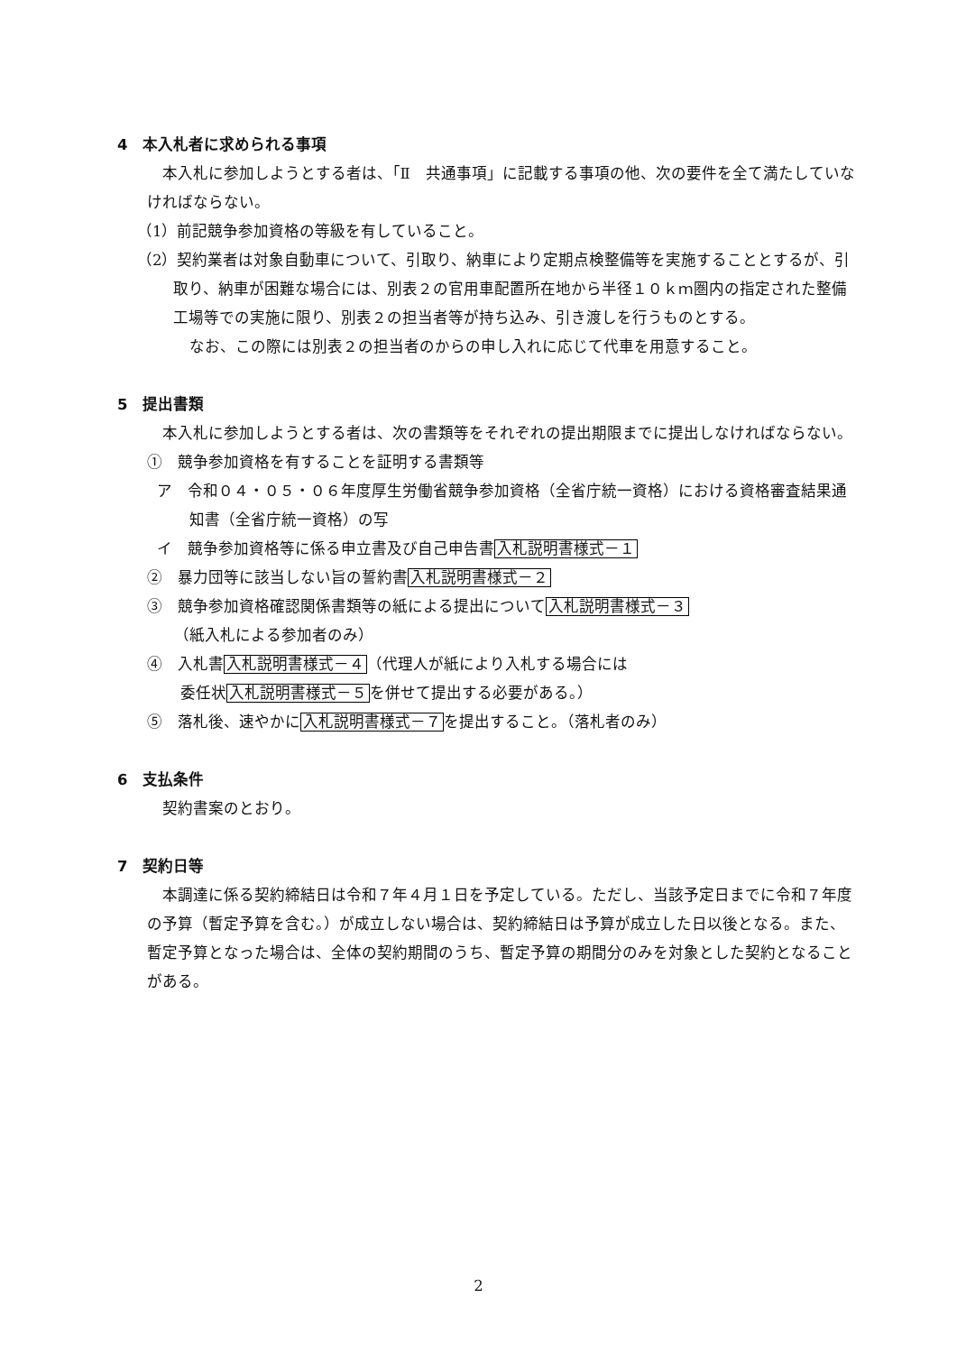4　本入札者に求められる事項
本入札に参加しようとする者は、「Ⅱ　共通事項」に記載する事項の他、次の要件を全て満たしていなければならない。
（1）前記競争参加資格の等級を有していること。
（2）契約業者は対象自動車について、引取り、納車により定期点検整備等を実施することとするが、引取り、納車が困難な場合には、別表２の官用車配置所在地から半径１０ｋｍ圏内の指定された整備工場等での実施に限り、別表２の担当者等が持ち込み、引き渡しを行うものとする。
なお、この際には別表２の担当者のからの申し入れに応じて代車を用意すること。
5　提出書類
本入札に参加しようとする者は、次の書類等をそれぞれの提出期限までに提出しなければならない。
①　競争参加資格を有することを証明する書類等
ア　令和０４・０５・０６年度厚生労働省競争参加資格（全省庁統一資格）における資格審査結果通知書（全省庁統一資格）の写
イ　競争参加資格等に係る申立書及び自己申告書入札説明書様式－１
②　暴力団等に該当しない旨の誓約書入札説明書様式－２
③　競争参加資格確認関係書類等の紙による提出について入札説明書様式－３
（紙入札による参加者のみ）
④　入札書入札説明書様式－４（代理人が紙により入札する場合には
委任状入札説明書様式－５を併せて提出する必要がある。）
⑤　落札後、速やかに入札説明書様式－７を提出すること。（落札者のみ）
6　支払条件
契約書案のとおり。
7　契約日等
本調達に係る契約締結日は令和７年４月１日を予定している。ただし、当該予定日までに令和７年度の予算（暫定予算を含む。）が成立しない場合は、契約締結日は予算が成立した日以後となる。また、暫定予算となった場合は、全体の契約期間のうち、暫定予算の期間分のみを対象とした契約となることがある。
2